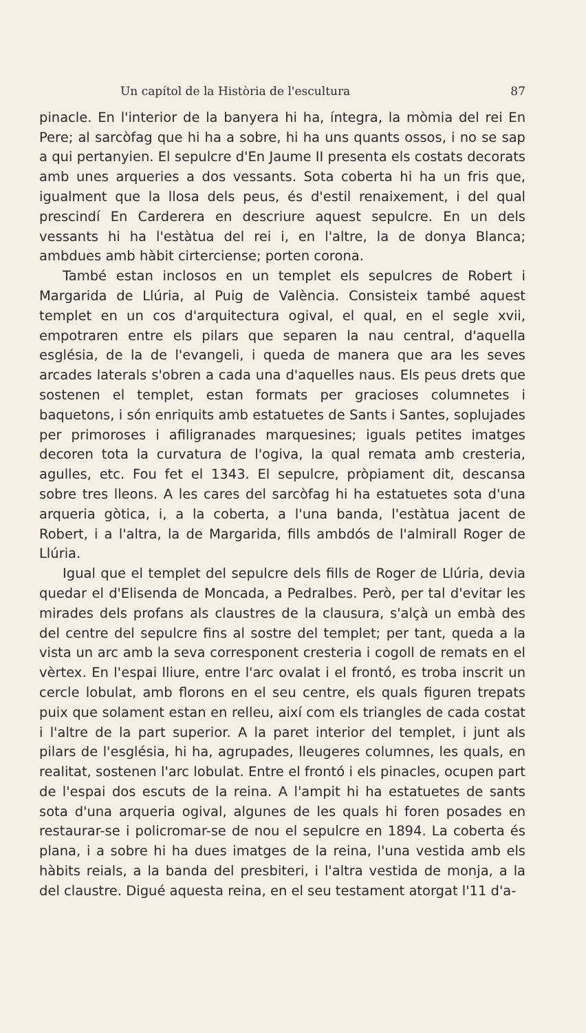Un capítol de la Història de l'escultura 87
pinacle. En l'interior de la banyera hi ha, íntegra, la mòmia del rei En Pere; al sarcòfag que hi ha a sobre, hi ha uns quants ossos, i no se sap a qui pertanyien. El sepulcre d'En Jaume II presenta els costats decorats amb unes arqueries a dos vessants. Sota coberta hi ha un fris que, igualment que la llosa dels peus, és d'estil renaixement, i del qual prescindí En Carderera en descriure aquest sepulcre. En un dels vessants hi ha l'estàtua del rei i, en l'altre, la de donya Blanca; ambdues amb hàbit cirterciense; porten corona.
També estan inclosos en un templet els sepulcres de Robert i Margarida de Llúria, al Puig de València. Consisteix també aquest templet en un cos d'arquitectura ogival, el qual, en el segle xvii, empotraren entre els pilars que separen la nau central, d'aquella església, de la de l'evangeli, i queda de manera que ara les seves arcades laterals s'obren a cada una d'aquelles naus. Els peus drets que sostenen el templet, estan formats per gracioses columnetes i baquetons, i són enriquits amb estatuetes de Sants i Santes, sopluja­des per primoroses i afiligranades marquesines; iguals petites imatges decoren tota la curvatura de l'ogiva, la qual remata amb cresteria, agulles, etc. Fou fet el 1343. El sepulcre, pròpiament dit, descansa sobre tres lleons. A les cares del sarcòfag hi ha estatuetes sota d'una arqueria gòtica, i, a la coberta, a l'una banda, l'estàtua jacent de Robert, i a l'altra, la de Margarida, fills ambdós de l'almirall Roger de Llúria.
Igual que el templet del sepulcre dels fills de Roger de Llúria, devia quedar el d'Elisenda de Moncada, a Pedralbes. Però, per tal d'evitar les mirades dels profans als claustres de la clausura, s'alçà un embà des del centre del sepulcre fins al sostre del templet; per tant, queda a la vista un arc amb la seva corresponent cresteria i cogoll de remats en el vèrtex. En l'espai lliure, entre l'arc ovalat i el frontó, es troba inscrit un cercle lobulat, amb florons en el seu centre, els quals figuren trepats puix que solament estan en relleu, així com els triangles de cada costat i l'altre de la part superior. A la paret interior del templet, i junt als pilars de l'església, hi ha, agrupades, lleugeres columnes, les quals, en realitat, sostenen l'arc lobulat. Entre el frontó i els pinacles, ocupen part de l'espai dos escuts de la reina. A l'ampit hi ha estatuetes de sants sota d'una arqueria ogival, algunes de les quals hi foren posades en restaurar-se i policromar-se de nou el sepulcre en 1894. La coberta és plana, i a sobre hi ha dues imatges de la reina, l'una vestida amb els hàbits reials, a la banda del presbiteri, i l'altra vestida de monja, a la del claustre. Digué aquesta reina, en el seu testament atorgat l'11 d'a-